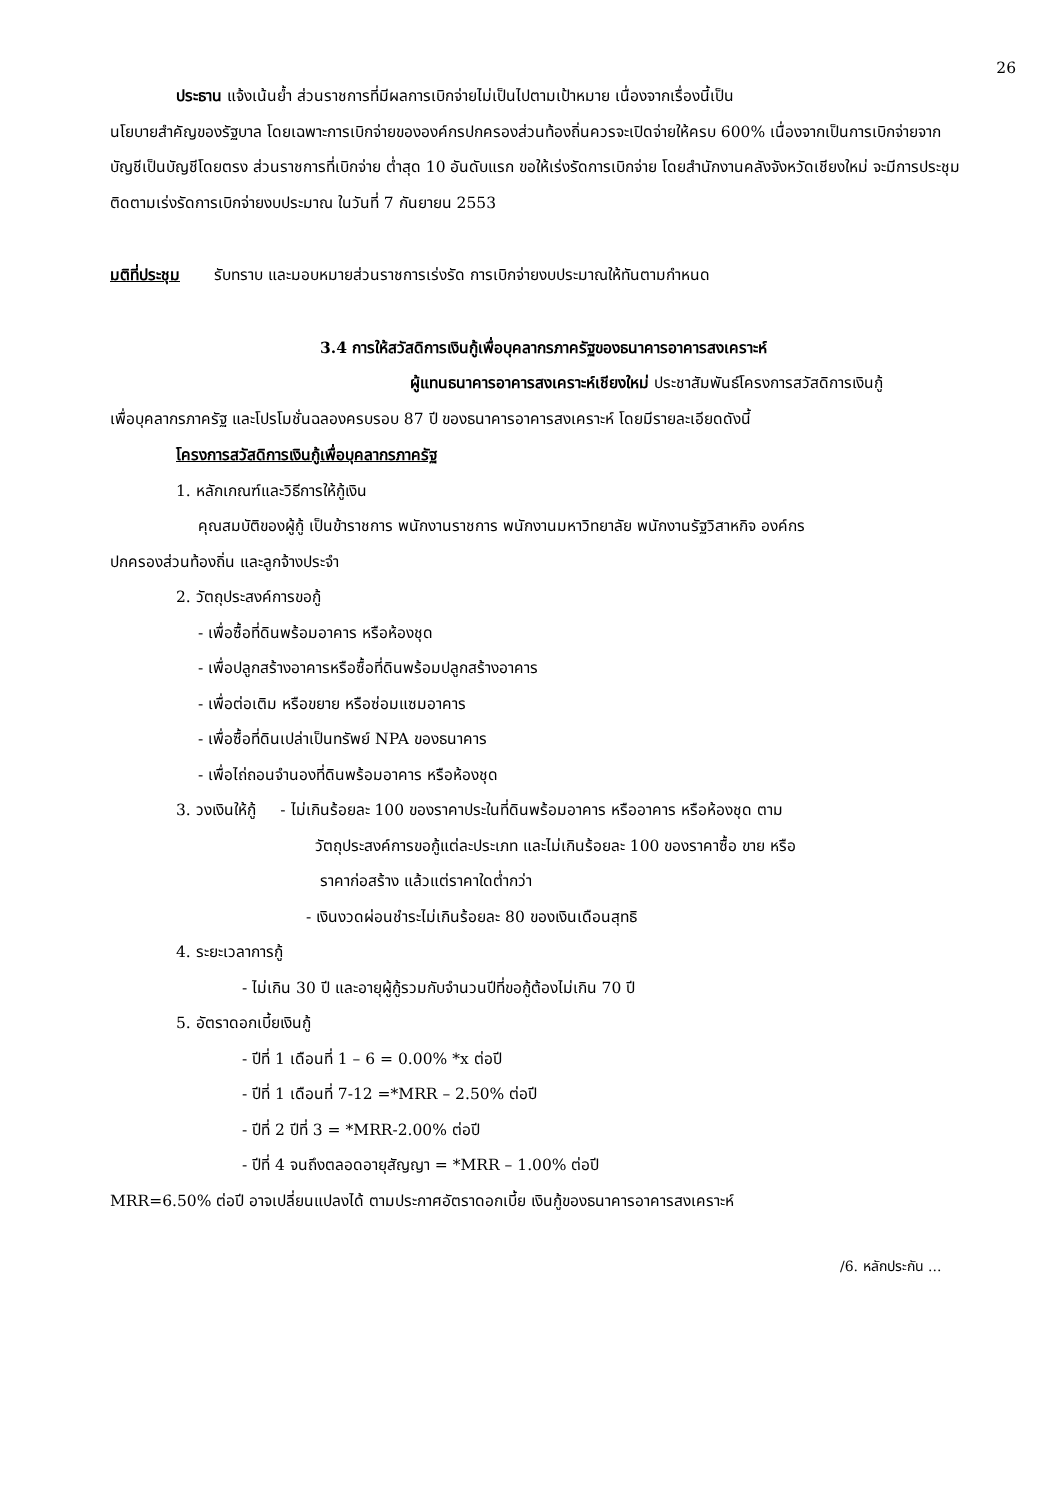26
ประธาน แจ้งเน้นย้ำ ส่วนราชการที่มีผลการเบิกจ่ายไม่เป็นไปตามเป้าหมาย เนื่องจากเรื่องนี้เป็น
นโยบายสำคัญของรัฐบาล โดยเฉพาะการเบิกจ่ายขององค์กรปกครองส่วนท้องถิ่นควรจะเปิดจ่ายให้ครบ 600% เนื่องจากเป็นการเบิกจ่ายจากบัญชีเป็นบัญชีโดยตรง ส่วนราชการที่เบิกจ่าย ต่ำสุด 10 อันดับแรก ขอให้เร่งรัดการเบิกจ่าย โดยสำนักงานคลังจังหวัดเชียงใหม่ จะมีการประชุมติดตามเร่งรัดการเบิกจ่ายงบประมาณ ในวันที่ 7 กันยายน 2553
มติที่ประชุม รับทราบ และมอบหมายส่วนราชการเร่งรัด การเบิกจ่ายงบประมาณให้ทันตามกำหนด
3.4 การให้สวัสดิการเงินกู้เพื่อบุคลากรภาครัฐของธนาคารอาคารสงเคราะห์
ผู้แทนธนาคารอาคารสงเคราะห์เชียงใหม่ ประชาสัมพันธ์โครงการสวัสดิการเงินกู้
เพื่อบุคลากรภาครัฐ และโปรโมชั่นฉลองครบรอบ 87 ปี ของธนาคารอาคารสงเคราะห์ โดยมีรายละเอียดดังนี้
โครงการสวัสดิการเงินกู้เพื่อบุคลากรภาครัฐ
1. หลักเกณฑ์และวิธีการให้กู้เงิน
คุณสมบัติของผู้กู้ เป็นข้าราชการ พนักงานราชการ พนักงานมหาวิทยาลัย พนักงานรัฐวิสาหกิจ องค์กร
ปกครองส่วนท้องถิ่น และลูกจ้างประจำ
2. วัตถุประสงค์การขอกู้
- เพื่อซื้อที่ดินพร้อมอาคาร หรือห้องชุด
- เพื่อปลูกสร้างอาคารหรือซื้อที่ดินพร้อมปลูกสร้างอาคาร
- เพื่อต่อเติม หรือขยาย หรือซ่อมแซมอาคาร
- เพื่อซื้อที่ดินเปล่าเป็นทรัพย์ NPA ของธนาคาร
- เพื่อไถ่ถอนจำนองที่ดินพร้อมอาคาร หรือห้องชุด
3. วงเงินให้กู้ - ไม่เกินร้อยละ 100 ของราคาประในที่ดินพร้อมอาคาร หรืออาคาร หรือห้องชุด ตาม
วัตถุประสงค์การขอกู้แต่ละประเภท และไม่เกินร้อยละ 100 ของราคาซื้อ ขาย หรือ
ราคาก่อสร้าง แล้วแต่ราคาใดต่ำกว่า
- เงินงวดผ่อนชำระไม่เกินร้อยละ 80 ของเงินเดือนสุทธิ
4. ระยะเวลาการกู้
- ไม่เกิน 30 ปี และอายุผู้กู้รวมกับจำนวนปีที่ขอกู้ต้องไม่เกิน 70 ปี
5. อัตราดอกเบี้ยเงินกู้
- ปีที่ 1 เดือนที่ 1 – 6 = 0.00% *x ต่อปี
- ปีที่ 1 เดือนที่ 7-12 =*MRR – 2.50% ต่อปี
- ปีที่ 2 ปีที่ 3 = *MRR-2.00% ต่อปี
- ปีที่ 4 จนถึงตลอดอายุสัญญา = *MRR – 1.00% ต่อปี
MRR=6.50% ต่อปี อาจเปลี่ยนแปลงได้ ตามประกาศอัตราดอกเบี้ย เงินกู้ของธนาคารอาคารสงเคราะห์
/6. หลักประกัน ...